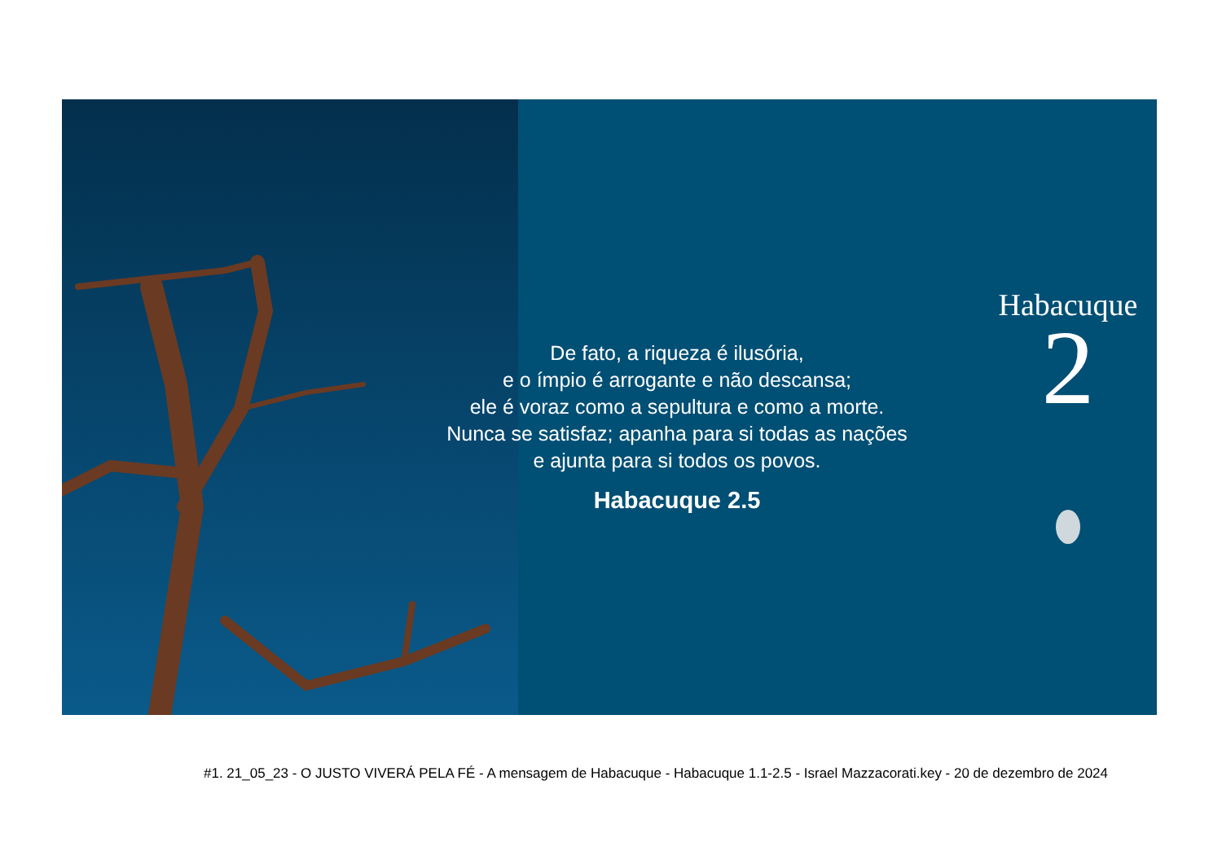De fato, a riqueza é ilusória,
e o ímpio é arrogante e não descansa;
ele é voraz como a sepultura e como a morte.
Nunca se satisfaz; apanha para si todas as nações
e ajunta para si todos os povos.
Habacuque 2.5
Habacuque
2
#1. 21_05_23 - O JUSTO VIVERÁ PELA FÉ - A mensagem de Habacuque - Habacuque 1.1-2.5 - Israel Mazzacorati.key - 20 de dezembro de 2024